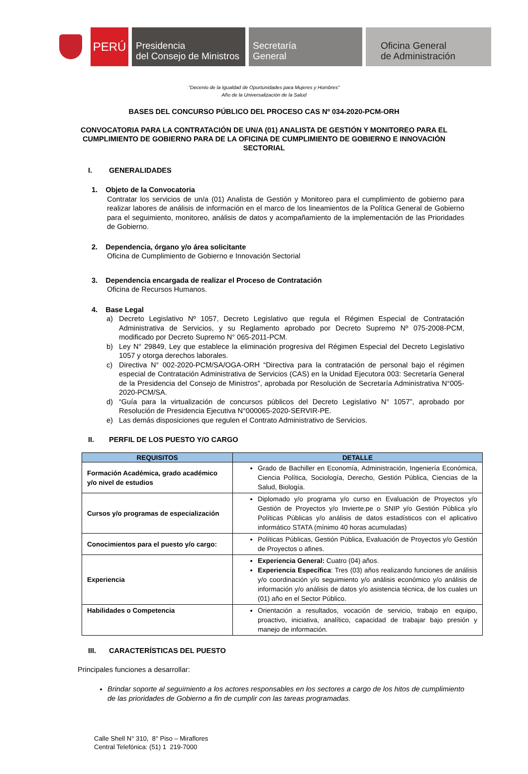PERÚ
Presidencia
del Consejo de Ministros
Secretaría
General
Oficina General
de Administración
"Decenio de la Igualdad de Oportunidades para Mujeres y Hombres"
Año de la Universalización de la Salud
BASES DEL CONCURSO PÚBLICO DEL PROCESO CAS Nº 034-2020-PCM-ORH
CONVOCATORIA PARA LA CONTRATACIÓN DE UN/A (01) ANALISTA DE GESTIÓN Y MONITOREO PARA EL CUMPLIMIENTO DE GOBIERNO PARA DE LA OFICINA DE CUMPLIMIENTO DE GOBIERNO E INNOVACIÓN SECTORIAL
I. GENERALIDADES
1. Objeto de la Convocatoria
Contratar los servicios de un/a (01) Analista de Gestión y Monitoreo para el cumplimiento de gobierno para realizar labores de análisis de información en el marco de los lineamientos de la Política General de Gobierno para el seguimiento, monitoreo, análisis de datos y acompañamiento de la implementación de las Prioridades de Gobierno.
2. Dependencia, órgano y/o área solicitante
Oficina de Cumplimiento de Gobierno e Innovación Sectorial
3. Dependencia encargada de realizar el Proceso de Contratación
Oficina de Recursos Humanos.
4. Base Legal
a) Decreto Legislativo Nº 1057, Decreto Legislativo que regula el Régimen Especial de Contratación Administrativa de Servicios, y su Reglamento aprobado por Decreto Supremo Nº 075-2008-PCM, modificado por Decreto Supremo N° 065-2011-PCM.
b) Ley N° 29849, Ley que establece la eliminación progresiva del Régimen Especial del Decreto Legislativo 1057 y otorga derechos laborales.
c) Directiva N° 002-2020-PCM/SA/OGA-ORH “Directiva para la contratación de personal bajo el régimen especial de Contratación Administrativa de Servicios (CAS) en la Unidad Ejecutora 003: Secretaría General de la Presidencia del Consejo de Ministros”, aprobada por Resolución de Secretaría Administrativa N°005-2020-PCM/SA.
d) “Guía para la virtualización de concursos públicos del Decreto Legislativo N° 1057”, aprobado por Resolución de Presidencia Ejecutiva N°000065-2020-SERVIR-PE.
e) Las demás disposiciones que regulen el Contrato Administrativo de Servicios.
II. PERFIL DE LOS PUESTO Y/O CARGO
| REQUISITOS | DETALLE |
| --- | --- |
| Formación Académica, grado académico y/o nivel de estudios | Grado de Bachiller en Economía, Administración, Ingeniería Económica, Ciencia Política, Sociología, Derecho, Gestión Pública, Ciencias de la Salud, Biología. |
| Cursos y/o programas de especialización | Diplomado y/o programa y/o curso en Evaluación de Proyectos y/o Gestión de Proyectos y/o Invierte.pe o SNIP y/o Gestión Pública y/o Políticas Públicas y/o análisis de datos estadísticos con el aplicativo informático STATA (mínimo 40 horas acumuladas) |
| Conocimientos para el puesto y/o cargo: | Políticas Públicas, Gestión Pública, Evaluación de Proyectos y/o Gestión de Proyectos o afines. |
| Experiencia | Experiencia General: Cuatro (04) años. Experiencia Específica : Tres (03) años realizando funciones de análisis y/o coordinación y/o seguimiento y/o análisis económico y/o análisis de información y/o análisis de datos y/o asistencia técnica, de los cuales un (01) año en el Sector Público. |
| Habilidades o Competencia | Orientación a resultados, vocación de servicio, trabajo en equipo, proactivo, iniciativa, analítico, capacidad de trabajar bajo presión y manejo de información. |
III. CARACTERÍSTICAS DEL PUESTO
Principales funciones a desarrollar:
Brindar soporte al seguimiento a los actores responsables en los sectores a cargo de los hitos de cumplimiento de las prioridades de Gobierno a fin de cumplir con las tareas programadas.
Calle Shell N° 310, 8° Piso – Miraflores
Central Telefónica: (51) 1 219-7000